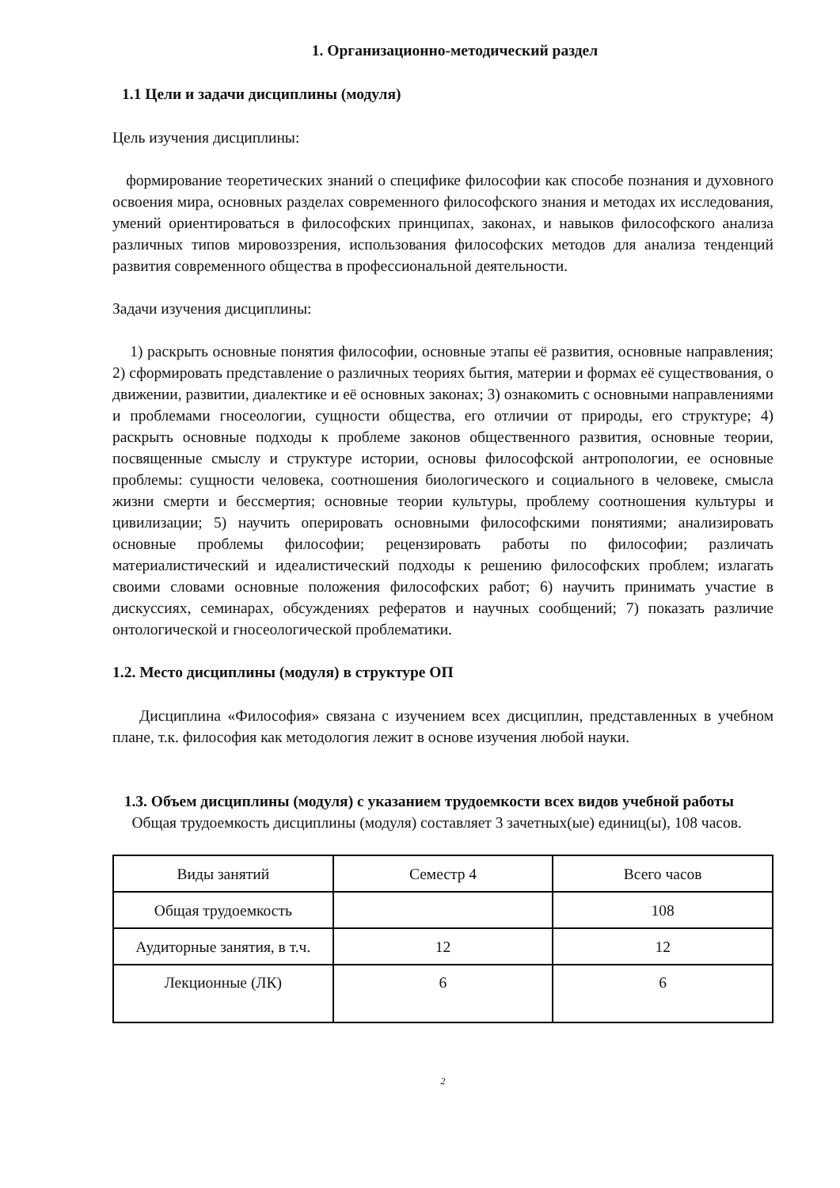1. Организационно-методический раздел
1.1 Цели и задачи дисциплины (модуля)
Цель изучения дисциплины:
формирование теоретических знаний о специфике философии как способе познания и духовного освоения мира, основных разделах современного философского знания и методах их исследования, умений ориентироваться в философских принципах, законах, и навыков философского анализа различных типов мировоззрения, использования философских методов для анализа тенденций развития современного общества в профессиональной деятельности.
Задачи изучения дисциплины:
1) раскрыть основные понятия философии, основные этапы её развития, основные направления; 2) сформировать представление о различных теориях бытия, материи и формах её существования, о движении, развитии, диалектике и её основных законах; 3) ознакомить с основными направлениями и проблемами гносеологии, сущности общества, его отличии от природы, его структуре; 4) раскрыть основные подходы к проблеме законов общественного развития, основные теории, посвященные смыслу и структуре истории, основы философской антропологии, ее основные проблемы: сущности человека, соотношения биологического и социального в человеке, смысла жизни смерти и бессмертия; основные теории культуры, проблему соотношения культуры и цивилизации; 5) научить оперировать основными философскими понятиями; анализировать основные проблемы философии; рецензировать работы по философии; различать материалистический и идеалистический подходы к решению философских проблем; излагать своими словами основные положения философских работ; 6) научить принимать участие в дискуссиях, семинарах, обсуждениях рефератов и научных сообщений; 7) показать различие онтологической и гносеологической проблематики.
1.2. Место дисциплины (модуля) в структуре ОП
Дисциплина «Философия» связана с изучением всех дисциплин, представленных в учебном плане, т.к. философия как методология лежит в основе изучения любой науки.
1.3. Объем дисциплины (модуля) с указанием трудоемкости всех видов учебной работы
Общая трудоемкость дисциплины (модуля) составляет 3 зачетных(ые) единиц(ы), 108 часов.
| Виды занятий | Семестр 4 | Всего часов |
| Общая трудоемкость | | 108 |
| Аудиторные занятия, в т.ч. | 12 | 12 |
| Лекционные (ЛК) | 6 | 6 |
2